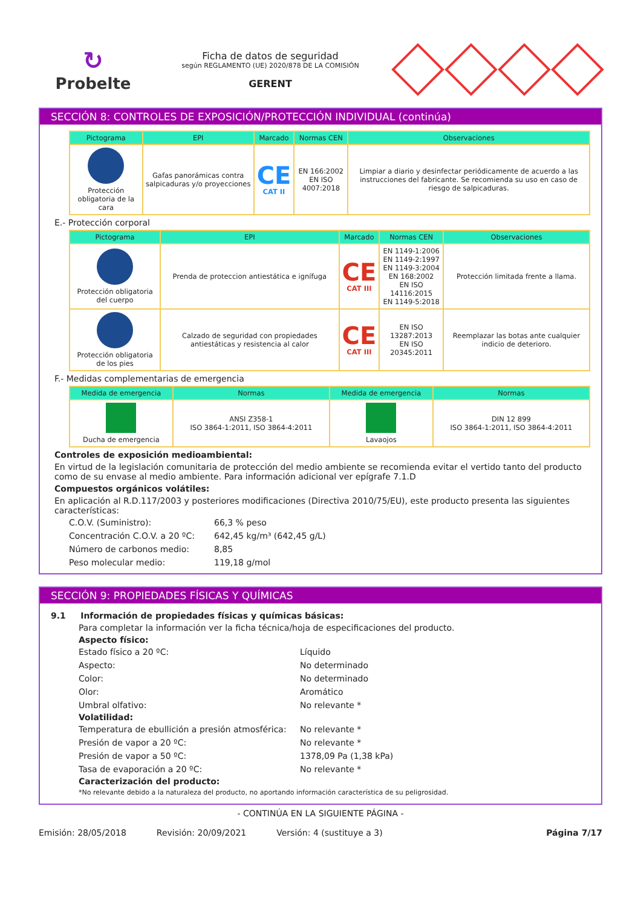↻
Probelte
Ficha de datos de seguridad
según REGLAMENTO (UE) 2020/878 DE LA COMISIÓN
GERENT
SECCIÓN 8: CONTROLES DE EXPOSICIÓN/PROTECCIÓN INDIVIDUAL (continúa)
| Pictograma | EPI | Marcado | Normas CEN | Observaciones |
| --- | --- | --- | --- | --- |
| Protección obligatoria de la cara | Gafas panorámicas contra salpicaduras y/o proyecciones | CE CAT II | EN 166:2002 EN ISO 4007:2018 | Limpiar a diario y desinfectar periódicamente de acuerdo a las instrucciones del fabricante. Se recomienda su uso en caso de riesgo de salpicaduras. |
E.- Protección corporal
| Pictograma | EPI | Marcado | Normas CEN | Observaciones |
| --- | --- | --- | --- | --- |
| Protección obligatoria del cuerpo | Prenda de proteccion antiestática e ignífuga | CE CAT III | EN 1149-1:2006 EN 1149-2:1997 EN 1149-3:2004 EN 168:2002 EN ISO 14116:2015 EN 1149-5:2018 | Protección limitada frente a llama. |
| Protección obligatoria de los pies | Calzado de seguridad con propiedades antiestáticas y resistencia al calor | CE CAT III | EN ISO 13287:2013 EN ISO 20345:2011 | Reemplazar las botas ante cualquier indicio de deterioro. |
F.- Medidas complementarias de emergencia
| Medida de emergencia | Normas | Medida de emergencia | Normas |
| --- | --- | --- | --- |
| Ducha de emergencia | ANSI Z358-1 ISO 3864-1:2011, ISO 3864-4:2011 | Lavaojos | DIN 12 899 ISO 3864-1:2011, ISO 3864-4:2011 |
Controles de exposición medioambiental:
En virtud de la legislación comunitaria de protección del medio ambiente se recomienda evitar el vertido tanto del producto como de su envase al medio ambiente. Para información adicional ver epígrafe 7.1.D
Compuestos orgánicos volátiles:
En aplicación al R.D.117/2003 y posteriores modificaciones (Directiva 2010/75/EU), este producto presenta las siguientes características:
C.O.V. (Suministro):
66,3 % peso
Concentración C.O.V. a 20 ºC:
642,45 kg/m³ (642,45 g/L)
Número de carbonos medio:
8,85
Peso molecular medio:
119,18 g/mol
SECCIÓN 9: PROPIEDADES FÍSICAS Y QUÍMICAS
9.1 Información de propiedades físicas y químicas básicas:
Para completar la información ver la ficha técnica/hoja de especificaciones del producto.
Aspecto físico:
Estado físico a 20 ºC:
Líquido
Aspecto:
No determinado
Color:
No determinado
Olor:
Aromático
Umbral olfativo:
No relevante *
Volatilidad:
Temperatura de ebullición a presión atmosférica:
No relevante *
Presión de vapor a 20 ºC:
No relevante *
Presión de vapor a 50 ºC:
1378,09 Pa (1,38 kPa)
Tasa de evaporación a 20 ºC:
No relevante *
Caracterización del producto:
*No relevante debido a la naturaleza del producto, no aportando información característica de su peligrosidad.
- CONTINÚA EN LA SIGUIENTE PÁGINA -
Emisión: 28/05/2018 Revisión: 20/09/2021 Versión: 4 (sustituye a 3) Página 7/17